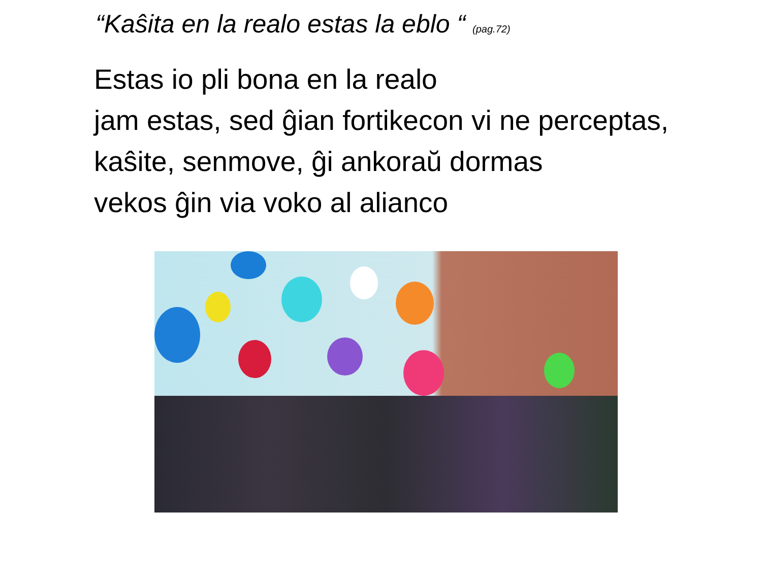“Kaŝita en la realo estas la eblo “ (pag.72)
Estas io pli bona en la realo
jam estas, sed ĝian fortikecon vi ne perceptas,
kaŝite, senmove, ĝi ankoraŭ dormas
vekos ĝin via voko al alianco